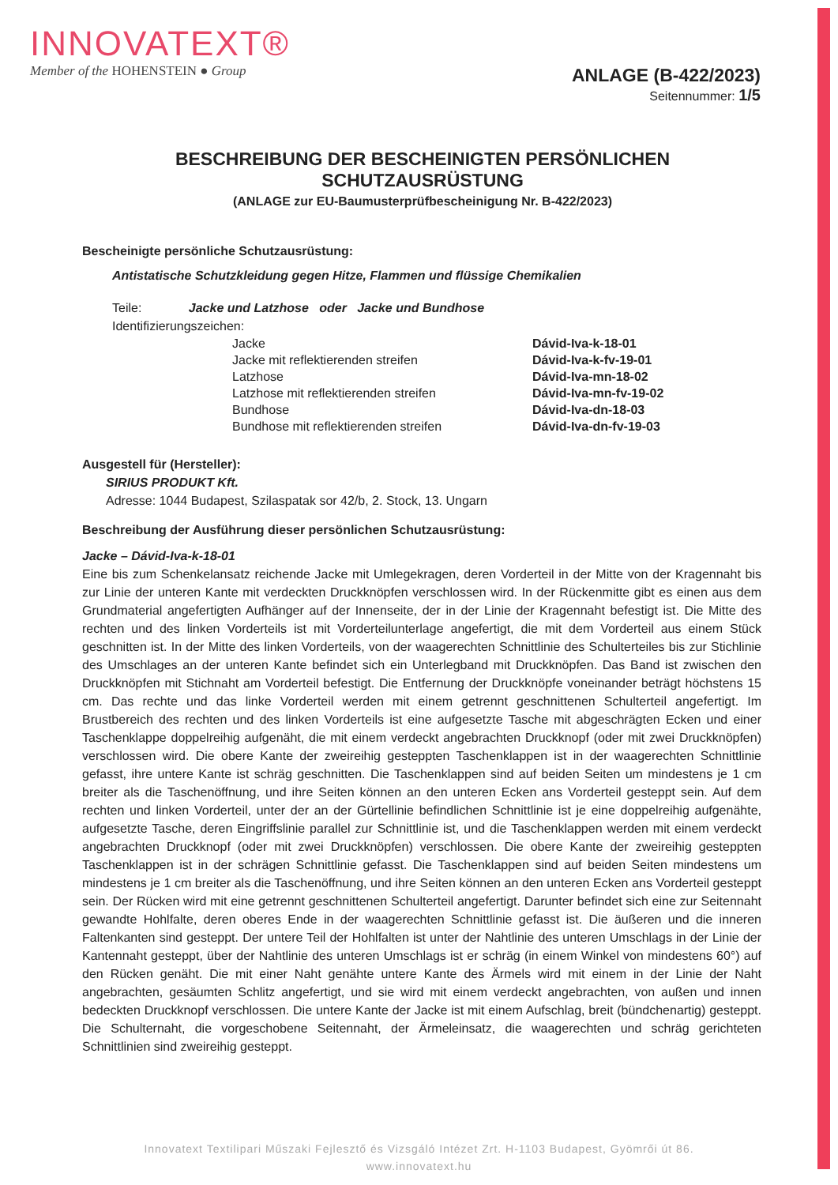INNOVATEXT®
Member of the HOHENSTEIN ● Group
ANLAGE (B-422/2023)
Seitennummer: 1/5
BESCHREIBUNG DER BESCHEINIGTEN PERSÖNLICHEN
SCHUTZAUSRÜSTUNG
(ANLAGE zur EU-Baumusterprüfbescheinigung Nr. B-422/2023)
Bescheinigte persönliche Schutzausrüstung:
Antistatische Schutzkleidung gegen Hitze, Flammen und flüssige Chemikalien
Teile: Jacke und Latzhose oder Jacke und Bundhose
Identifizierungszeichen:
| Jacke | Dávid-Iva-k-18-01 |
| Jacke mit reflektierenden streifen | Dávid-Iva-k-fv-19-01 |
| Latzhose | Dávid-Iva-mn-18-02 |
| Latzhose mit reflektierenden streifen | Dávid-Iva-mn-fv-19-02 |
| Bundhose | Dávid-Iva-dn-18-03 |
| Bundhose mit reflektierenden streifen | Dávid-Iva-dn-fv-19-03 |
Ausgestell für (Hersteller):
SIRIUS PRODUKT Kft.
Adresse: 1044 Budapest, Szilaspatak sor 42/b, 2. Stock, 13. Ungarn
Beschreibung der Ausführung dieser persönlichen Schutzausrüstung:
Jacke – Dávid-Iva-k-18-01
Eine bis zum Schenkelansatz reichende Jacke mit Umlegekragen, deren Vorderteil in der Mitte von der Kragennaht bis zur Linie der unteren Kante mit verdeckten Druckknöpfen verschlossen wird. In der Rückenmitte gibt es einen aus dem Grundmaterial angefertigten Aufhänger auf der Innenseite, der in der Linie der Kragennaht befestigt ist. Die Mitte des rechten und des linken Vorderteils ist mit Vorderteilunterlage angefertigt, die mit dem Vorderteil aus einem Stück geschnitten ist. In der Mitte des linken Vorderteils, von der waagerechten Schnittlinie des Schulterteiles bis zur Stichlinie des Umschlages an der unteren Kante befindet sich ein Unterlegband mit Druckknöpfen. Das Band ist zwischen den Druckknöpfen mit Stichnaht am Vorderteil befestigt. Die Entfernung der Druckknöpfe voneinander beträgt höchstens 15 cm. Das rechte und das linke Vorderteil werden mit einem getrennt geschnittenen Schulterteil angefertigt. Im Brustbereich des rechten und des linken Vorderteils ist eine aufgesetzte Tasche mit abgeschrägten Ecken und einer Taschenklappe doppelreihig aufgenäht, die mit einem verdeckt angebrachten Druckknopf (oder mit zwei Druckknöpfen) verschlossen wird. Die obere Kante der zweireihig gesteppten Taschenklappen ist in der waagerechten Schnittlinie gefasst, ihre untere Kante ist schräg geschnitten. Die Taschenklappen sind auf beiden Seiten um mindestens je 1 cm breiter als die Taschenöffnung, und ihre Seiten können an den unteren Ecken ans Vorderteil gesteppt sein. Auf dem rechten und linken Vorderteil, unter der an der Gürtellinie befindlichen Schnittlinie ist je eine doppelreihig aufgenähte, aufgesetzte Tasche, deren Eingriffslinie parallel zur Schnittlinie ist, und die Taschenklappen werden mit einem verdeckt angebrachten Druckknopf (oder mit zwei Druckknöpfen) verschlossen. Die obere Kante der zweireihig gesteppten Taschenklappen ist in der schrägen Schnittlinie gefasst. Die Taschenklappen sind auf beiden Seiten mindestens um mindestens je 1 cm breiter als die Taschenöffnung, und ihre Seiten können an den unteren Ecken ans Vorderteil gesteppt sein. Der Rücken wird mit eine getrennt geschnittenen Schulterteil angefertigt. Darunter befindet sich eine zur Seitennaht gewandte Hohlfalte, deren oberes Ende in der waagerechten Schnittlinie gefasst ist. Die äußeren und die inneren Faltenkanten sind gesteppt. Der untere Teil der Hohlfalten ist unter der Nahtlinie des unteren Umschlags in der Linie der Kantennaht gesteppt, über der Nahtlinie des unteren Umschlags ist er schräg (in einem Winkel von mindestens 60°) auf den Rücken genäht. Die mit einer Naht genähte untere Kante des Ärmels wird mit einem in der Linie der Naht angebrachten, gesäumten Schlitz angefertigt, und sie wird mit einem verdeckt angebrachten, von außen und innen bedeckten Druckknopf verschlossen. Die untere Kante der Jacke ist mit einem Aufschlag, breit (bündchenartig) gesteppt. Die Schulternaht, die vorgeschobene Seitennaht, der Ärmeleinsatz, die waagerechten und schräg gerichteten Schnittlinien sind zweireihig gesteppt.
Innovatext Textilipari Műszaki Fejlesztő és Vizsgáló Intézet Zrt. H-1103 Budapest, Gyömrői út 86.
www.innovatext.hu